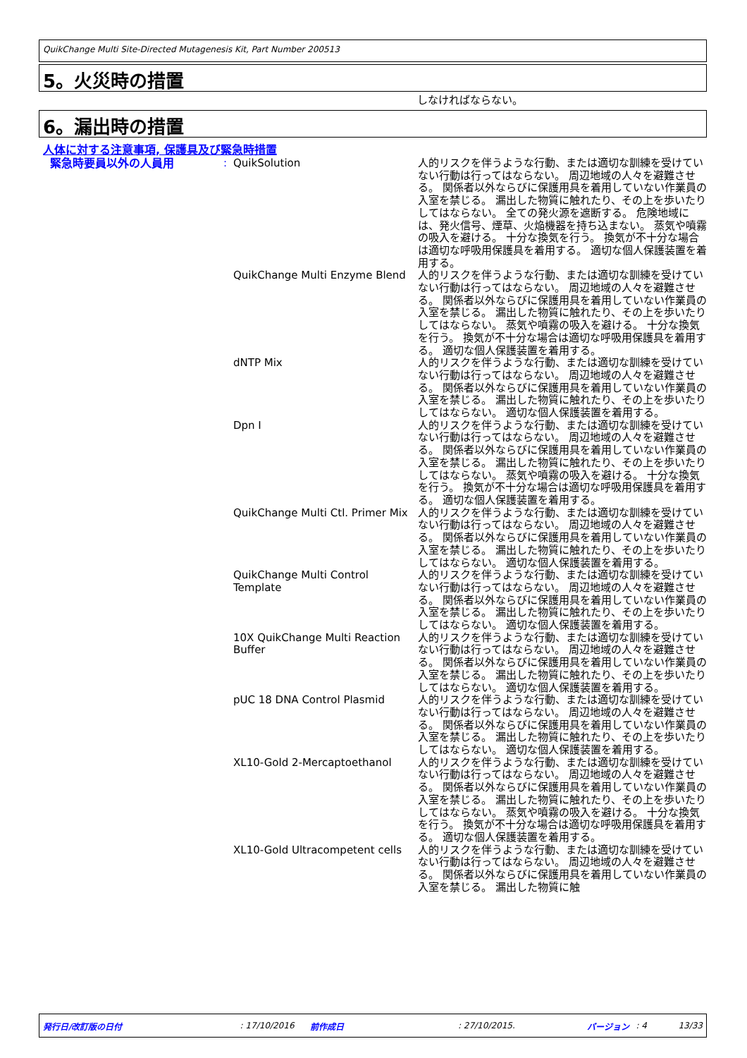QuikChange Multi Site-Directed Mutagenesis Kit, Part Number 200513
5。火災時の措置
しなければならない。
6。漏出時の措置
人体に対する注意事項, 保護具及び緊急時措置
| 緊急時要員以外の人員用 | : | QuikSolution | 人的リスクを伴うような行動、または適切な訓練を受けていない行動は行ってはならない。 周辺地域の人々を避難させる。 関係者以外ならびに保護用具を着用していない作業員の入室を禁じる。 漏出した物質に触れたり、その上を歩いたりしてはならない。 全ての発火源を遮断する。 危険地域には、発火信号、煙草、火焔機器を持ち込まない。 蒸気や噴霧の吸入を避ける。 十分な換気を行う。 換気が不十分な場合は適切な呼吸用保護具を着用する。 適切な個人保護装置を着用する。 |
| | | QuikChange Multi Enzyme Blend | 人的リスクを伴うような行動、または適切な訓練を受けていない行動は行ってはならない。 周辺地域の人々を避難させる。 関係者以外ならびに保護用具を着用していない作業員の入室を禁じる。 漏出した物質に触れたり、その上を歩いたりしてはならない。 蒸気や噴霧の吸入を避ける。 十分な換気を行う。 換気が不十分な場合は適切な呼吸用保護具を着用する。 適切な個人保護装置を着用する。 |
| | | dNTP Mix | 人的リスクを伴うような行動、または適切な訓練を受けていない行動は行ってはならない。 周辺地域の人々を避難させる。 関係者以外ならびに保護用具を着用していない作業員の入室を禁じる。 漏出した物質に触れたり、その上を歩いたりしてはならない。 適切な個人保護装置を着用する。 |
| | | Dpn I | 人的リスクを伴うような行動、または適切な訓練を受けていない行動は行ってはならない。 周辺地域の人々を避難させる。 関係者以外ならびに保護用具を着用していない作業員の入室を禁じる。 漏出した物質に触れたり、その上を歩いたりしてはならない。 蒸気や噴霧の吸入を避ける。 十分な換気を行う。 換気が不十分な場合は適切な呼吸用保護具を着用する。 適切な個人保護装置を着用する。 |
| | | QuikChange Multi Ctl. Primer Mix | 人的リスクを伴うような行動、または適切な訓練を受けていない行動は行ってはならない。 周辺地域の人々を避難させる。 関係者以外ならびに保護用具を着用していない作業員の入室を禁じる。 漏出した物質に触れたり、その上を歩いたりしてはならない。 適切な個人保護装置を着用する。 |
| | | QuikChange Multi Control Template | 人的リスクを伴うような行動、または適切な訓練を受けていない行動は行ってはならない。 周辺地域の人々を避難させる。 関係者以外ならびに保護用具を着用していない作業員の入室を禁じる。 漏出した物質に触れたり、その上を歩いたりしてはならない。 適切な個人保護装置を着用する。 |
| | | 10X QuikChange Multi Reaction Buffer | 人的リスクを伴うような行動、または適切な訓練を受けていない行動は行ってはならない。 周辺地域の人々を避難させる。 関係者以外ならびに保護用具を着用していない作業員の入室を禁じる。 漏出した物質に触れたり、その上を歩いたりしてはならない。 適切な個人保護装置を着用する。 |
| | | pUC 18 DNA Control Plasmid | 人的リスクを伴うような行動、または適切な訓練を受けていない行動は行ってはならない。 周辺地域の人々を避難させる。 関係者以外ならびに保護用具を着用していない作業員の入室を禁じる。 漏出した物質に触れたり、その上を歩いたりしてはならない。 適切な個人保護装置を着用する。 |
| | | XL10-Gold 2-Mercaptoethanol | 人的リスクを伴うような行動、または適切な訓練を受けていない行動は行ってはならない。 周辺地域の人々を避難させる。 関係者以外ならびに保護用具を着用していない作業員の入室を禁じる。 漏出した物質に触れたり、その上を歩いたりしてはならない。 蒸気や噴霧の吸入を避ける。 十分な換気を行う。 換気が不十分な場合は適切な呼吸用保護具を着用する。 適切な個人保護装置を着用する。 |
| | | XL10-Gold Ultracompetent cells | 人的リスクを伴うような行動、または適切な訓練を受けていない行動は行ってはならない。 周辺地域の人々を避難させる。 関係者以外ならびに保護用具を着用していない作業員の入室を禁じる。 漏出した物質に触 |
発行日/改訂版の日付: 17/10/2016 前作成日: 27/10/2015. バージョン: 4 13/33